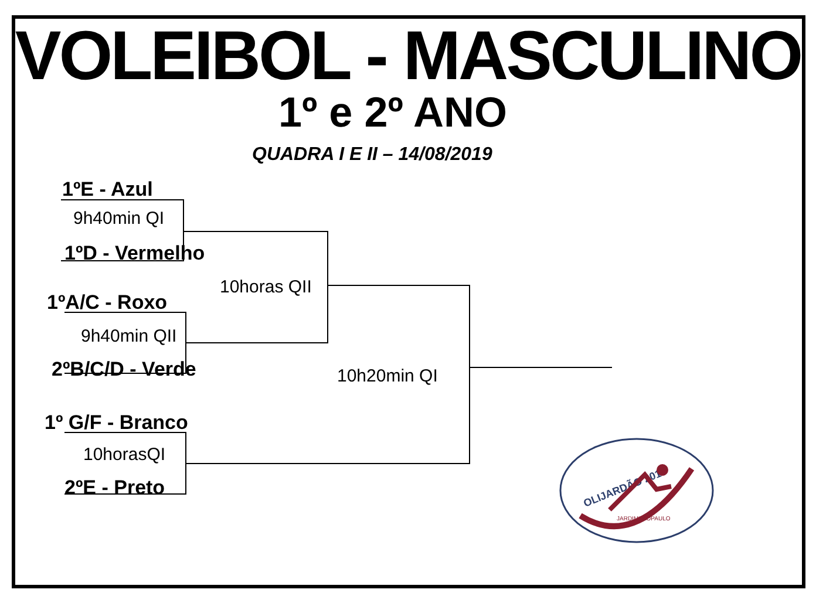VOLEIBOL - MASCULINO
1º e 2º ANO
QUADRA I E II – 14/08/2019
1ºE - Azul
9h40min QI
1ºD - Vermelho
10horas QII
1ºA/C - Roxo
9h40min QII
2ºB/C/D - Verde 10h20min QI
1º G/F - Branco
10horasQI
2ºE - Preto
OLIJARDÃO 2019
JARDIMSÃOPAULO